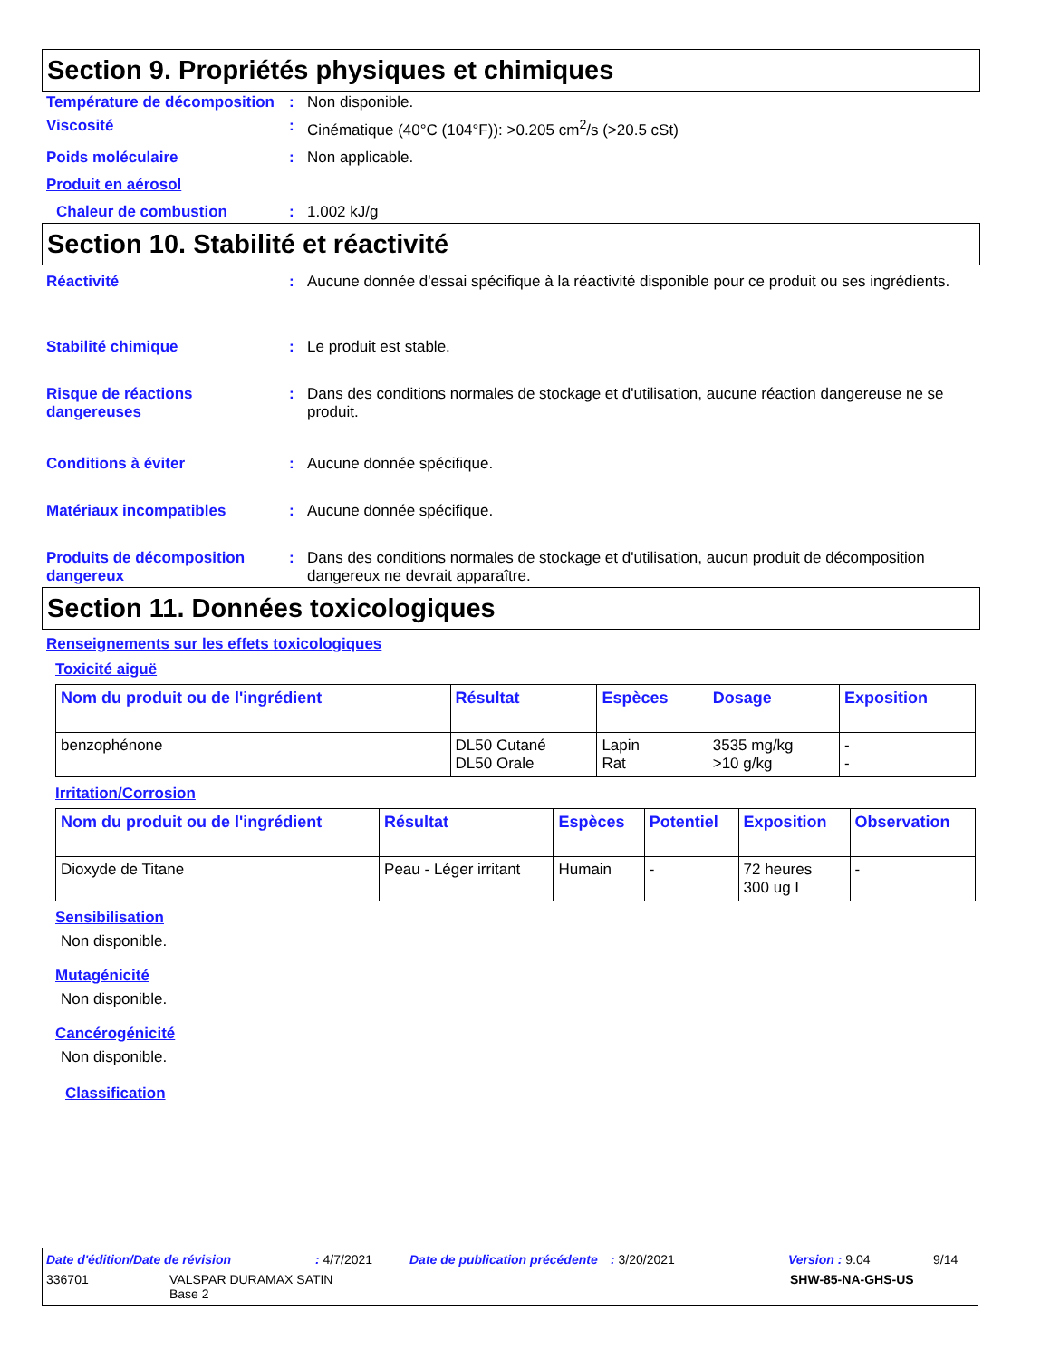Section 9. Propriétés physiques et chimiques
Température de décomposition
: Non disponible.
Viscosité : Cinématique (40°C (104°F)): >0.205 cm<sup>2</sup>/s (>20.5 cSt)
Poids moléculaire : Non applicable.
Produit en aérosol
Chaleur de combustion : 1.002 kJ/g
Section 10. Stabilité et réactivité
Réactivité : Aucune donnée d'essai spécifique à la réactivité disponible pour ce produit ou ses ingrédients.
Stabilité chimique : Le produit est stable.
Risque de réactions dangereuses
: Dans des conditions normales de stockage et d'utilisation, aucune réaction dangereuse ne se produit.
Conditions à éviter : Aucune donnée spécifique.
Matériaux incompatibles : Aucune donnée spécifique.
Produits de décomposition dangereux
: Dans des conditions normales de stockage et d'utilisation, aucun produit de décomposition dangereux ne devrait apparaître.
Section 11. Données toxicologiques
Renseignements sur les effets toxicologiques
Toxicité aiguë
| Nom du produit ou de l'ingrédient | Résultat | Espèces | Dosage | Exposition |
| --- | --- | --- | --- | --- |
| benzophénone | DL50 Cutané DL50 Orale | Lapin Rat | 3535 mg/kg >10 g/kg | - - |
Irritation/Corrosion
| Nom du produit ou de l'ingrédient | Résultat | Espèces | Potentiel | Exposition | Observation |
| --- | --- | --- | --- | --- | --- |
| Dioxyde de Titane | Peau - Léger irritant | Humain | - | 72 heures 300 ug I | - |
Sensibilisation
Non disponible.
Mutagénicité
Non disponible.
Cancérogénicité
Non disponible.
Classification
Date d'édition/Date de révision: 4/7/2021 Date de publication précédente: 3/20/2021 Version : 9.04 9/14
336701 VALSPAR DURAMAX SATIN
Base 2 SHW-85-NA-GHS-US